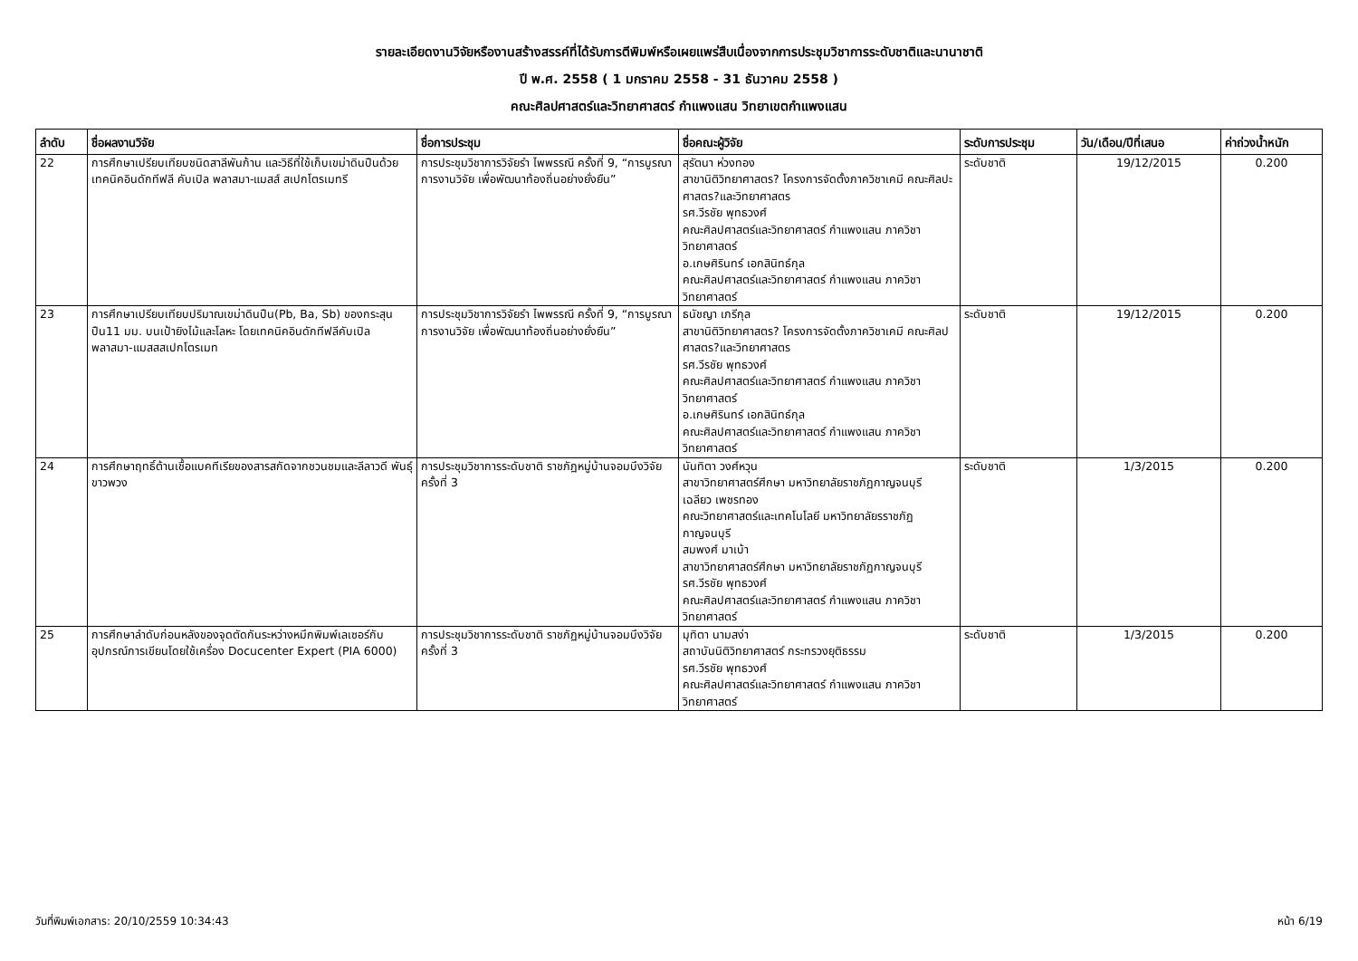รายละเอียดงานวิจัยหรืองานสร้างสรรค์ที่ได้รับการตีพิมพ์หรือเผยแพร่สืบเนื่องจากการประชุมวิชาการระดับชาติและนานาชาติ
ปี พ.ศ. 2558 ( 1 มกราคม 2558 - 31 ธันวาคม 2558 )
คณะศิลปศาสตร์และวิทยาศาสตร์ กำแพงแสน วิทยาเขตกำแพงแสน
| ลำดับ | ชื่อผลงานวิจัย | ชื่อการประชุม | ชื่อคณะผู้วิจัย | ระดับการประชุม | วัน/เดือน/ปีที่เสนอ | ค่าถ่วงน้ำหนัก |
| --- | --- | --- | --- | --- | --- | --- |
| 22 | การศึกษาเปรียบเทียบชนิดสาลีพันก้าน และวิธีที่ใช้เก็บเขม่าดินปืนด้วยเทคนิคอินดักทีฟลี คับเปิล พลาสมา-แมสส์ สเปกโตรเมทรี | การประชุมวิชาการวิจัยรำ ไพพรรณี ครั้งที่ 9, “การบูรณาการงานวิจัย เพื่อพัฒนาท้องถิ่นอย่างยั่งยืน” | สุรัตนา ห่วงทอง สาขานิติวิทยาศาสตร? โครงการจัดตั้งภาควิชาเคมี คณะศิลปะศาสตร?และวิทยาศาสตร รศ.วีรชัย พุทธวงศ์ คณะศิลปศาสตร์และวิทยาศาสตร์ กำแพงแสน ภาควิชาวิทยาศาสตร์ อ.เกษศิรินทร์ เอกสินิทธ์กุล คณะศิลปศาสตร์และวิทยาศาสตร์ กำแพงแสน ภาควิชาวิทยาศาสตร์ | ระดับชาติ | 19/12/2015 | 0.200 |
| 23 | การศึกษาเปรียบเทียบปริมาณเขม่าดินปืน(Pb, Ba, Sb) ของกระสุนปืน11 มม. บนเป้ายิงไม้และโลหะ โดยเทคนิคอินดักทีฟลีคับเปิล พลาสมา-แมสสสเปกโตรเมท | การประชุมวิชาการวิจัยรำ ไพพรรณี ครั้งที่ 9, “การบูรณาการงานวิจัย เพื่อพัฒนาท้องถิ่นอย่างยั่งยืน” | ธนัชญา เภรีกุล สาขานิติวิทยาศาสตร? โครงการจัดตั้งภาควิชาเคมี คณะศิลปศาสตร?และวิทยาศาสตร รศ.วีรชัย พุทธวงศ์ คณะศิลปศาสตร์และวิทยาศาสตร์ กำแพงแสน ภาควิชาวิทยาศาสตร์ อ.เกษศิรินทร์ เอกสินิทธ์กุล คณะศิลปศาสตร์และวิทยาศาสตร์ กำแพงแสน ภาควิชาวิทยาศาสตร์ | ระดับชาติ | 19/12/2015 | 0.200 |
| 24 | การศึกษาฤทธิ์ต้านเชื้อแบคทีเรียของสารสกัดจากชวนชมและลีลาวดี พันธุ์ขาวพวง | การประชุมวิชาการระดับชาติ ราชภัฏหมู่บ้านจอมบึงวิจัย ครั้งที่ 3 | นันทิตา วงศ์หวุน สาขาวิทยาศาสตร์ศึกษา มหาวิทยาลัยราชภัฏกาญจนบุรี เฉลียว เพชรทอง คณะวิทยาศาสตร์และเทคโนโลยี มหาวิทยาลัยรราชภัฏกาญจนบุรี สมพงศ์ มาเบ้า สาขาวิทยาศาสตร์ศึกษา มหาวิทยาลัยราชภัฏกาญจนบุรี รศ.วีรชัย พุทธวงศ์ คณะศิลปศาสตร์และวิทยาศาสตร์ กำแพงแสน ภาควิชาวิทยาศาสตร์ | ระดับชาติ | 1/3/2015 | 0.200 |
| 25 | การศึกษาลำดับก่อนหลังของจุดตัดกันระหว่างหมึกพิมพ์เลเซอร์กับอุปกรณ์การเขียนโดยใช้เครื่อง Docucenter Expert (PIA 6000) | การประชุมวิชาการระดับชาติ ราชภัฏหมู่บ้านจอมบึงวิจัย ครั้งที่ 3 | มุทิตา นามสง่า สถาบันนิติวิทยาศาสตร์ กระทรวงยุติธรรม รศ.วีรชัย พุทธวงศ์ คณะศิลปศาสตร์และวิทยาศาสตร์ กำแพงแสน ภาควิชาวิทยาศาสตร์ | ระดับชาติ | 1/3/2015 | 0.200 |
วันที่พิมพ์เอกสาร: 20/10/2559 10:34:43 หน้า 6/19